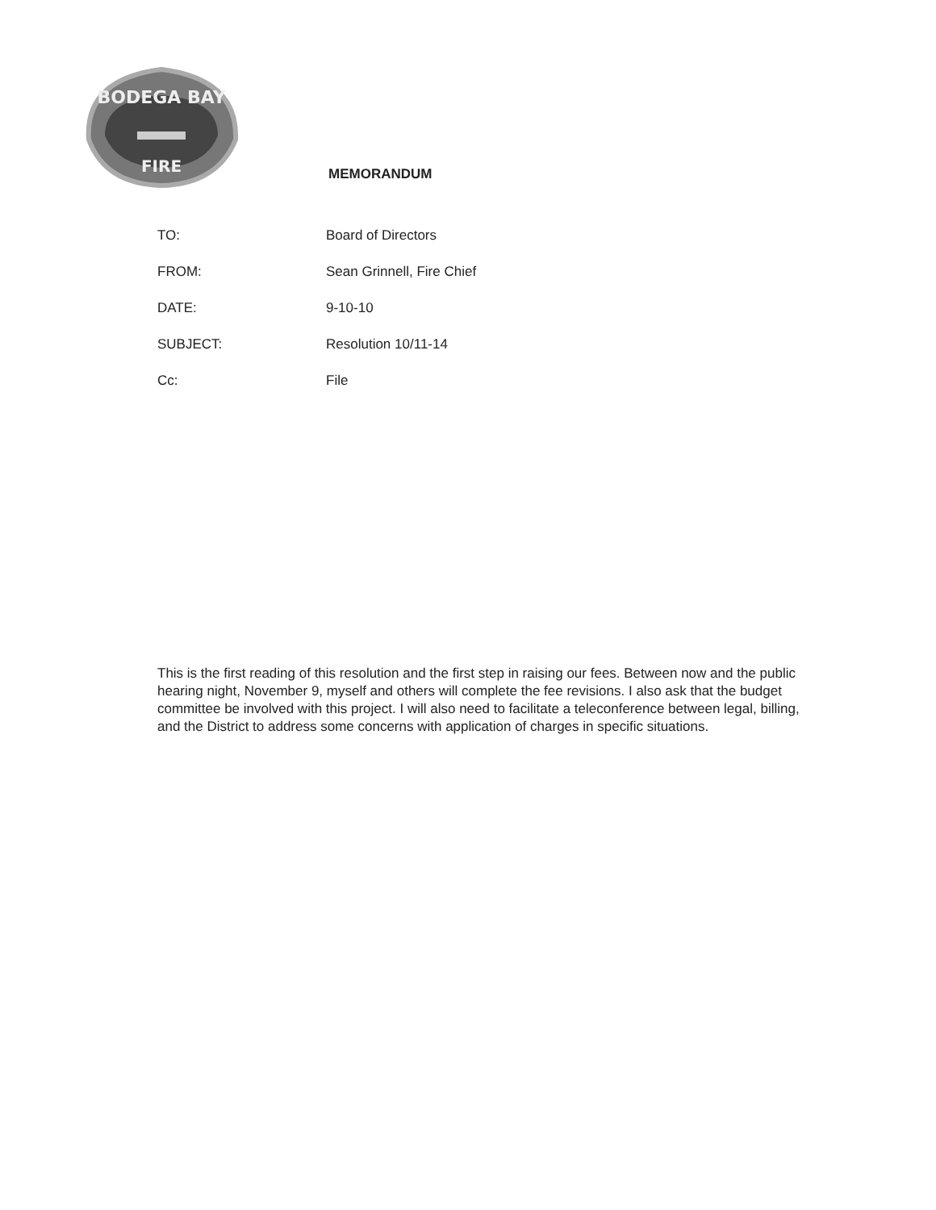BODEGA BAY
FIRE
MEMORANDUM
| TO: | Board of Directors |
| FROM: | Sean Grinnell, Fire Chief |
| DATE: | 9-10-10 |
| SUBJECT: | Resolution 10/11-14 |
| Cc: | File |
This is the first reading of this resolution and the first step in raising our fees. Between now and the public hearing night, November 9, myself and others will complete the fee revisions. I also ask that the budget committee be involved with this project. I will also need to facilitate a teleconference between legal, billing, and the District to address some concerns with application of charges in specific situations.